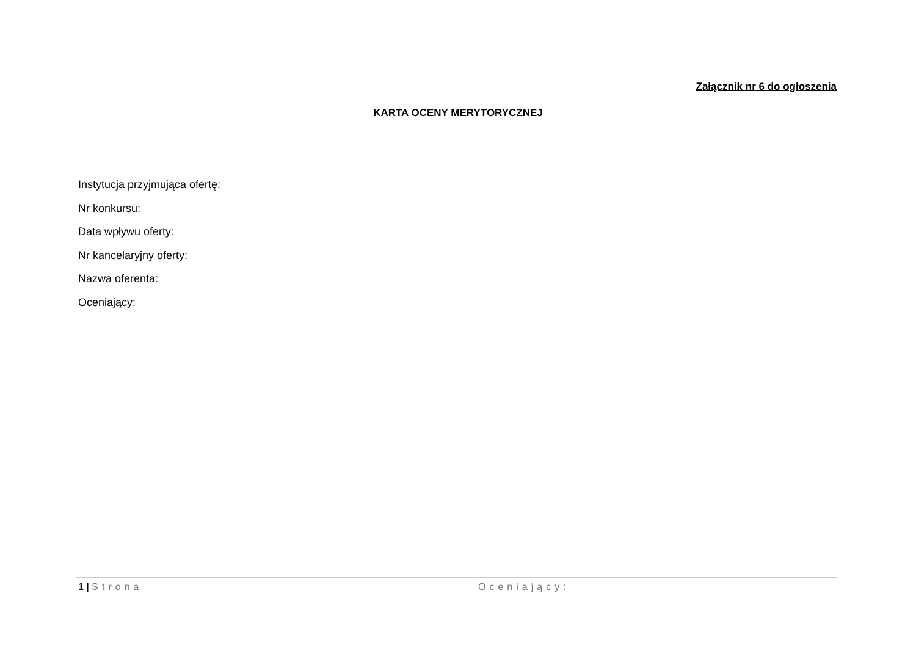Załącznik nr 6 do ogłoszenia
KARTA OCENY MERYTORYCZNEJ
Instytucja przyjmująca ofertę:
Nr konkursu:
Data wpływu oferty:
Nr kancelaryjny oferty:
Nazwa oferenta:
Oceniający:
1 | Strona Oceniający: